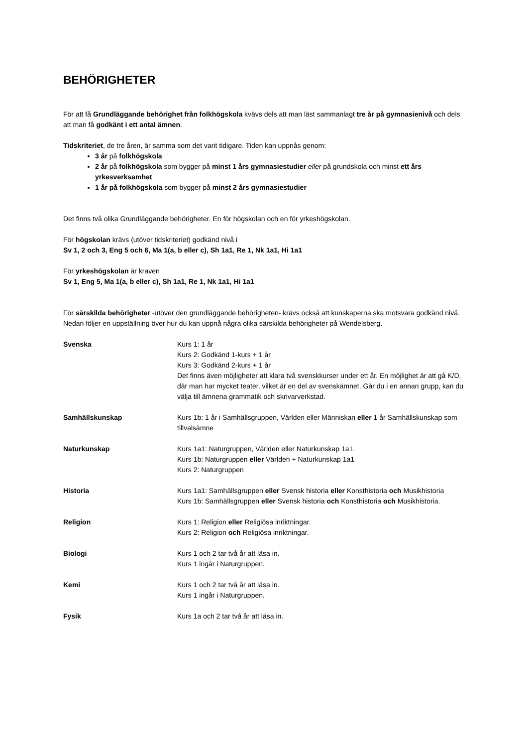BEHÖRIGHETER
För att få Grundläggande behörighet från folkhögskola kvävs dels att man läst sammanlagt tre år på gymnasienivå och dels att man få godkänt i ett antal ämnen.
Tidskriteriet, de tre åren, är samma som det varit tidigare. Tiden kan uppnås genom:
3 år på folkhögskola
2 år på folkhögskola som bygger på minst 1 års gymnasiestudier eller på grundskola och minst ett års yrkesverksamhet
1 år på folkhögskola som bygger på minst 2 års gymnasiestudier
Det finns två olika Grundläggande behörigheter. En för högskolan och en för yrkeshögskolan.
För högskolan krävs (utöver tidskriteriet) godkänd nivå i
Sv 1, 2 och 3, Eng 5 och 6, Ma 1(a, b eller c), Sh 1a1, Re 1, Nk 1a1, Hi 1a1
För yrkeshögskolan är kraven
Sv 1, Eng 5, Ma 1(a, b eller c), Sh 1a1, Re 1, Nk 1a1, Hi 1a1
För särskilda behörigheter -utöver den grundläggande behörigheten- krävs också att kunskaperna ska motsvara godkänd nivå. Nedan följer en uppställning över hur du kan uppnå några olika särskilda behörigheter på Wendelsberg.
| Svenska | Kurs 1: 1 år Kurs 2: Godkänd 1-kurs + 1 år Kurs 3: Godkänd 2-kurs + 1 år Det finns även möjligheter att klara två svenskkurser under ett år. En möjlighet är att gå K/D, där man har mycket teater, vilket är en del av svenskämnet. Går du i en annan grupp, kan du välja till ämnena grammatik och skrivarverkstad. |
| Samhällskunskap | Kurs 1b: 1 år i Samhällsgruppen, Världen eller Människan eller 1 år Samhällskunskap som tillvalsämne |
| Naturkunskap | Kurs 1a1: Naturgruppen, Världen eller Naturkunskap 1a1. Kurs 1b: Naturgruppen eller Världen + Naturkunskap 1a1 Kurs 2: Naturgruppen |
| Historia | Kurs 1a1: Samhällsgruppen eller Svensk historia eller Konsthistoria och Musikhistoria Kurs 1b: Samhällsgruppen eller Svensk historia och Konsthistoria och Musikhistoria. |
| Religion | Kurs 1: Religion eller Religiösa inriktningar. Kurs 2: Religion och Religiösa inriktningar. |
| Biologi | Kurs 1 och 2 tar två år att läsa in. Kurs 1 ingår i Naturgruppen. |
| Kemi | Kurs 1 och 2 tar två år att läsa in. Kurs 1 ingår i Naturgruppen. |
| Fysik | Kurs 1a och 2 tar två år att läsa in. |